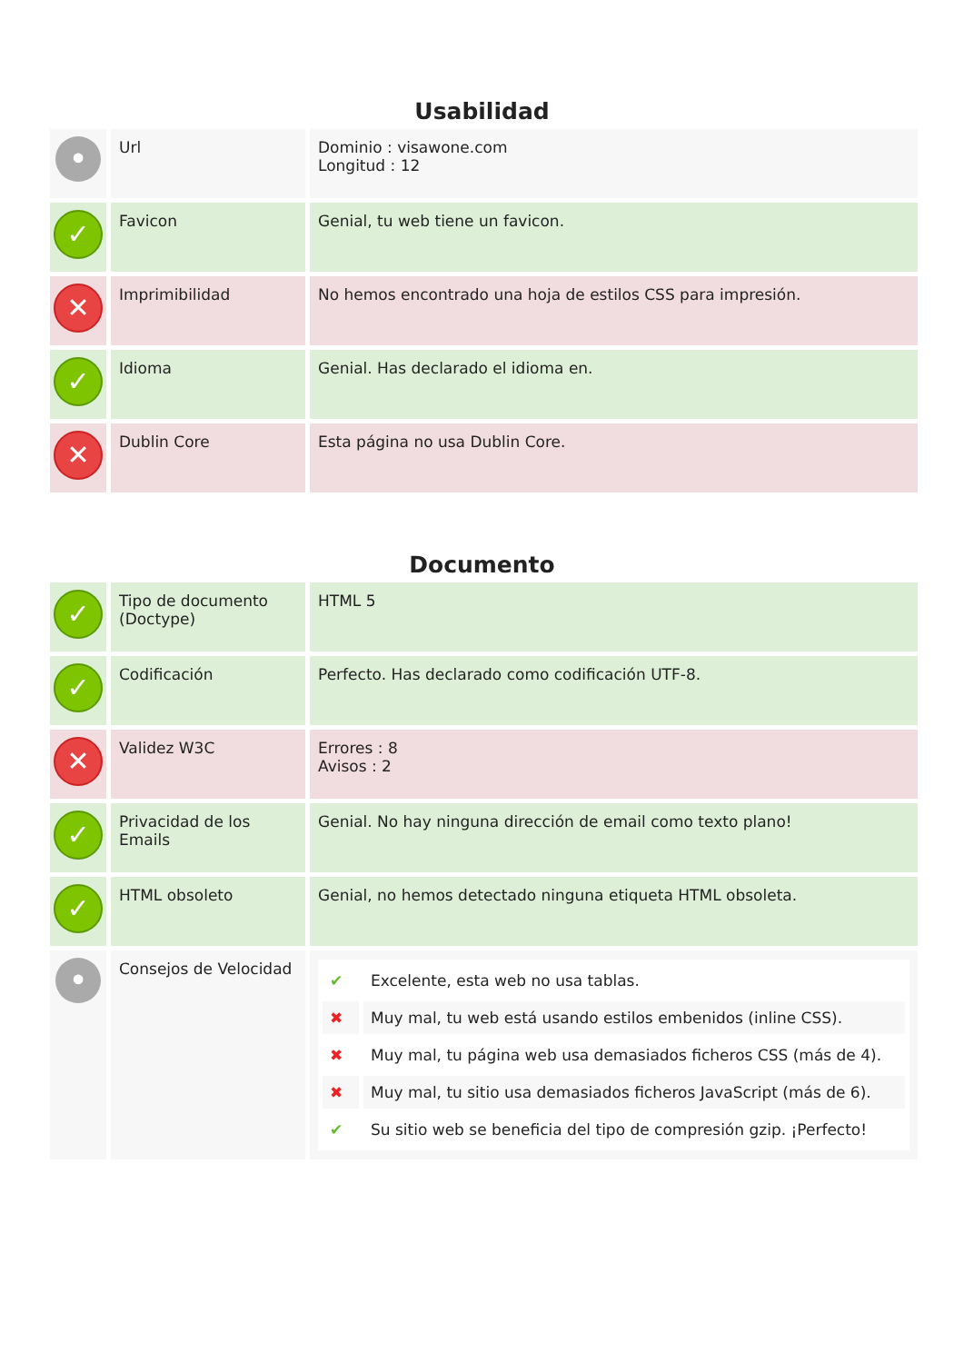Usabilidad
| • | Url | Dominio : visawone.com Longitud : 12 |
| ✓ | Favicon | Genial, tu web tiene un favicon. |
| ✕ | Imprimibilidad | No hemos encontrado una hoja de estilos CSS para impresión. |
| ✓ | Idioma | Genial. Has declarado el idioma en. |
| ✕ | Dublin Core | Esta página no usa Dublin Core. |
Documento
| ✓ | Tipo de documento (Doctype) | HTML 5 |
| ✓ | Codificación | Perfecto. Has declarado como codificación UTF-8. |
| ✕ | Validez W3C | Errores : 8 Avisos : 2 |
| ✓ | Privacidad de los Emails | Genial. No hay ninguna dirección de email como texto plano! |
| ✓ | HTML obsoleto | Genial, no hemos detectado ninguna etiqueta HTML obsoleta. |
| • | Consejos de Velocidad | / ✔ / Excelente, esta web no usa tablas. / / ✖ / Muy mal, tu web está usando estilos embenidos (inline CSS). / / ✖ / Muy mal, tu página web usa demasiados ficheros CSS (más de 4). / / ✖ / Muy mal, tu sitio usa demasiados ficheros JavaScript (más de 6). / / ✔ / Su sitio web se beneficia del tipo de compresión gzip. ¡Perfecto! / |